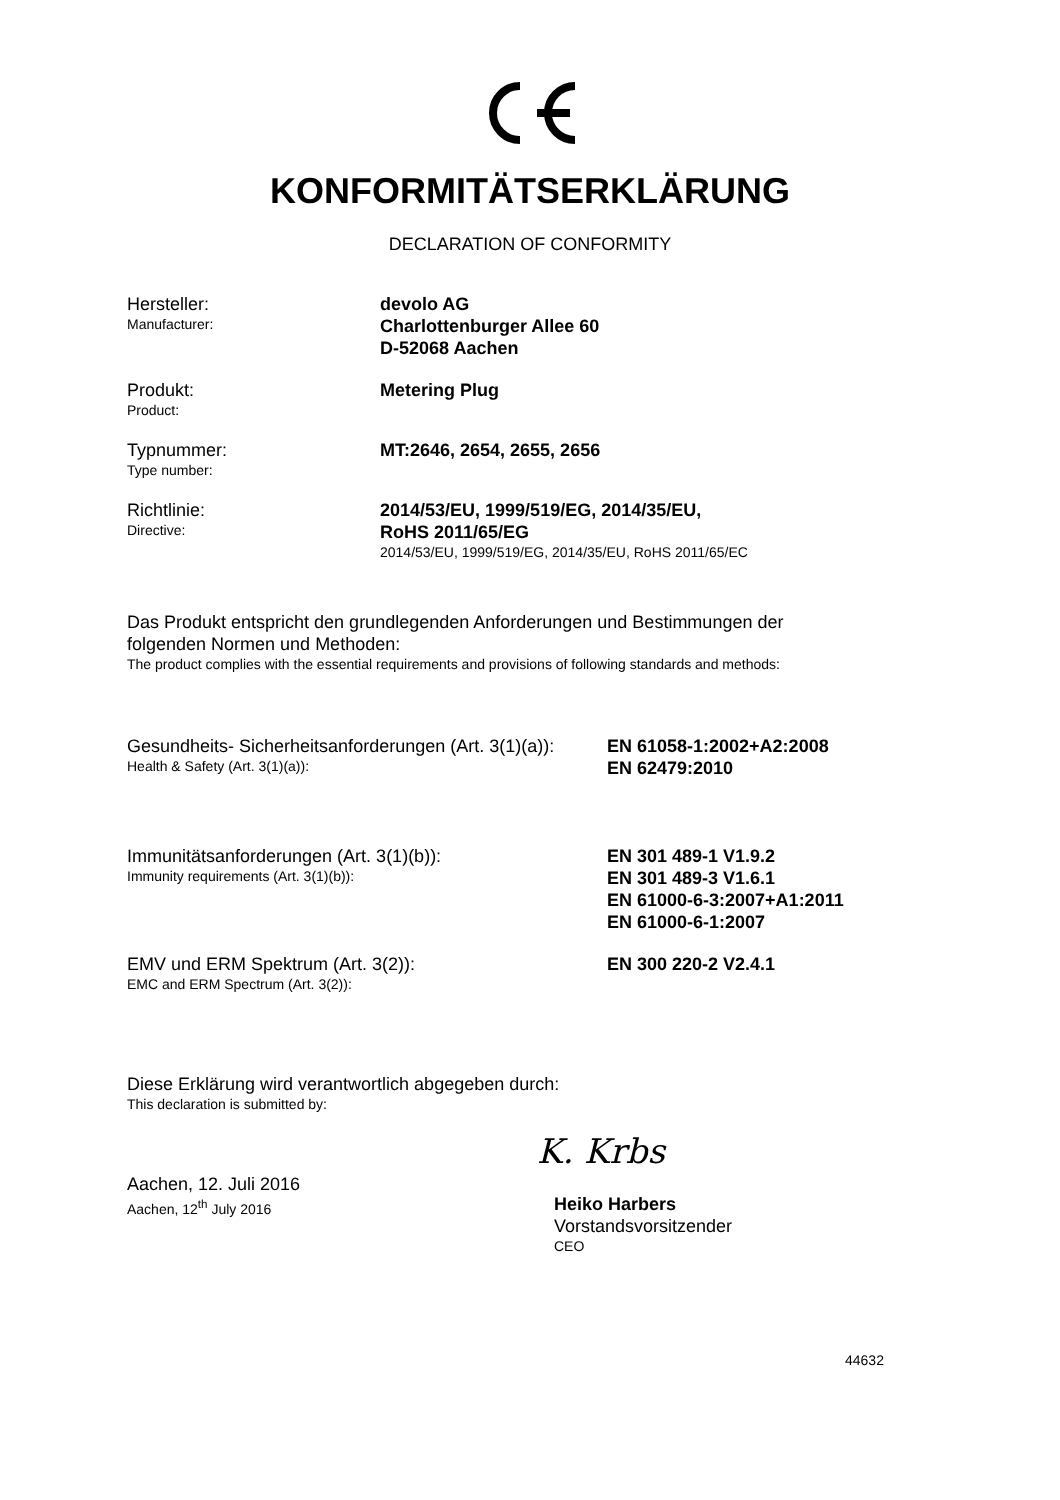KONFORMITÄTSERKLÄRUNG
DECLARATION OF CONFORMITY
Hersteller:
Manufacturer:
devolo AG
Charlottenburger Allee 60
D-52068 Aachen
Produkt:
Product:
Metering Plug
Typnummer:
Type number:
MT:2646, 2654, 2655, 2656
Richtlinie:
Directive:
2014/53/EU, 1999/519/EG, 2014/35/EU,
RoHS 2011/65/EG
2014/53/EU, 1999/519/EG, 2014/35/EU, RoHS 2011/65/EC
Das Produkt entspricht den grundlegenden Anforderungen und Bestimmungen der
folgenden Normen und Methoden:
The product complies with the essential requirements and provisions of following standards and methods:
Gesundheits- Sicherheitsanforderungen (Art. 3(1)(a)):
Health & Safety (Art. 3(1)(a)):
EN 61058-1:2002+A2:2008
EN 62479:2010
Immunitätsanforderungen (Art. 3(1)(b)):
Immunity requirements (Art. 3(1)(b)):
EN 301 489-1 V1.9.2
EN 301 489-3 V1.6.1
EN 61000-6-3:2007+A1:2011
EN 61000-6-1:2007
EMV und ERM Spektrum (Art. 3(2)):
EMC and ERM Spectrum (Art. 3(2)):
EN 300 220-2 V2.4.1
Diese Erklärung wird verantwortlich abgegeben durch:
This declaration is submitted by:
K. Krbs
Aachen, 12. Juli 2016
Aachen, 12<sup>th</sup> July 2016
Heiko Harbers
Vorstandsvorsitzender
CEO
44632